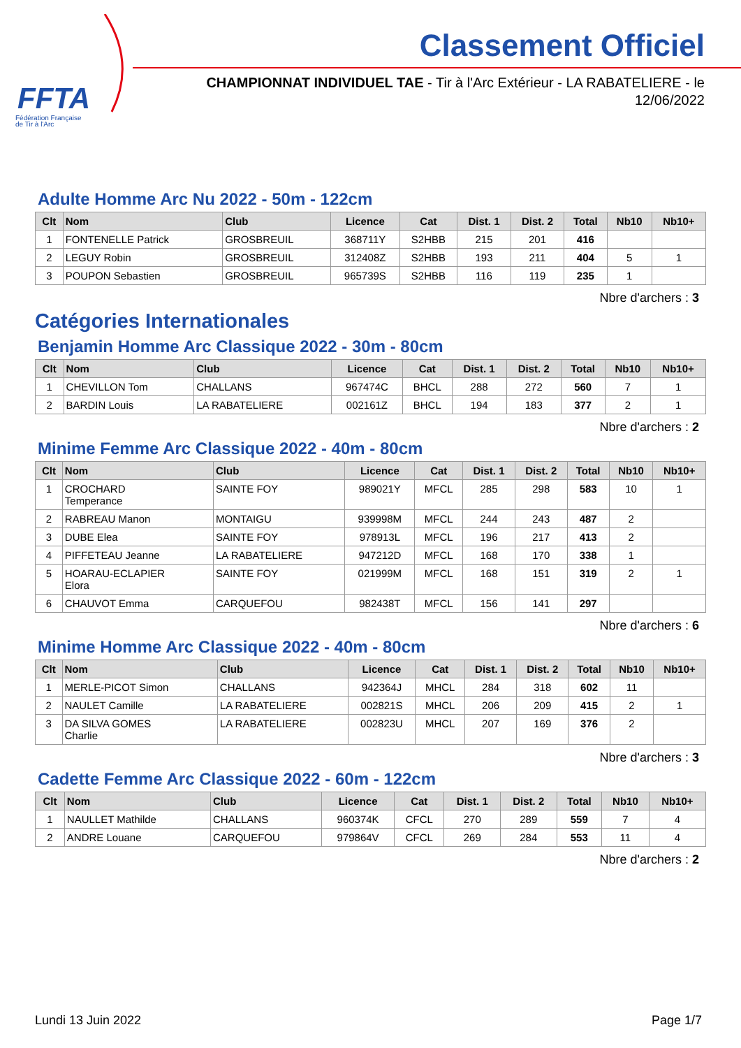FFTA
Fédération Française
de Tir à l'Arc
Classement Officiel
CHAMPIONNAT INDIVIDUEL TAE - Tir à l'Arc Extérieur - LA RABATELIERE - le 12/06/2022
Adulte Homme Arc Nu 2022 - 50m - 122cm
| Clt | Nom | Club | Licence | Cat | Dist. 1 | Dist. 2 | Total | Nb10 | Nb10+ |
| --- | --- | --- | --- | --- | --- | --- | --- | --- | --- |
| 1 | FONTENELLE Patrick | GROSBREUIL | 368711Y | S2HBB | 215 | 201 | 416 | | |
| 2 | LEGUY Robin | GROSBREUIL | 312408Z | S2HBB | 193 | 211 | 404 | 5 | 1 |
| 3 | POUPON Sebastien | GROSBREUIL | 965739S | S2HBB | 116 | 119 | 235 | 1 | |
Nbre d'archers : 3
Catégories Internationales
Benjamin Homme Arc Classique 2022 - 30m - 80cm
| Clt | Nom | Club | Licence | Cat | Dist. 1 | Dist. 2 | Total | Nb10 | Nb10+ |
| --- | --- | --- | --- | --- | --- | --- | --- | --- | --- |
| 1 | CHEVILLON Tom | CHALLANS | 967474C | BHCL | 288 | 272 | 560 | 7 | 1 |
| 2 | BARDIN Louis | LA RABATELIERE | 002161Z | BHCL | 194 | 183 | 377 | 2 | 1 |
Nbre d'archers : 2
Minime Femme Arc Classique 2022 - 40m - 80cm
| Clt | Nom | Club | Licence | Cat | Dist. 1 | Dist. 2 | Total | Nb10 | Nb10+ |
| --- | --- | --- | --- | --- | --- | --- | --- | --- | --- |
| 1 | CROCHARD Temperance | SAINTE FOY | 989021Y | MFCL | 285 | 298 | 583 | 10 | 1 |
| 2 | RABREAU Manon | MONTAIGU | 939998M | MFCL | 244 | 243 | 487 | 2 | |
| 3 | DUBE Elea | SAINTE FOY | 978913L | MFCL | 196 | 217 | 413 | 2 | |
| 4 | PIFFETEAU Jeanne | LA RABATELIERE | 947212D | MFCL | 168 | 170 | 338 | 1 | |
| 5 | HOARAU-ECLAPIER Elora | SAINTE FOY | 021999M | MFCL | 168 | 151 | 319 | 2 | 1 |
| 6 | CHAUVOT Emma | CARQUEFOU | 982438T | MFCL | 156 | 141 | 297 | | |
Nbre d'archers : 6
Minime Homme Arc Classique 2022 - 40m - 80cm
| Clt | Nom | Club | Licence | Cat | Dist. 1 | Dist. 2 | Total | Nb10 | Nb10+ |
| --- | --- | --- | --- | --- | --- | --- | --- | --- | --- |
| 1 | MERLE-PICOT Simon | CHALLANS | 942364J | MHCL | 284 | 318 | 602 | 11 | |
| 2 | NAULET Camille | LA RABATELIERE | 002821S | MHCL | 206 | 209 | 415 | 2 | 1 |
| 3 | DA SILVA GOMES Charlie | LA RABATELIERE | 002823U | MHCL | 207 | 169 | 376 | 2 | |
Nbre d'archers : 3
Cadette Femme Arc Classique 2022 - 60m - 122cm
| Clt | Nom | Club | Licence | Cat | Dist. 1 | Dist. 2 | Total | Nb10 | Nb10+ |
| --- | --- | --- | --- | --- | --- | --- | --- | --- | --- |
| 1 | NAULLET Mathilde | CHALLANS | 960374K | CFCL | 270 | 289 | 559 | 7 | 4 |
| 2 | ANDRE Louane | CARQUEFOU | 979864V | CFCL | 269 | 284 | 553 | 11 | 4 |
Nbre d'archers : 2
Lundi 13 Juin 2022 Page 1/7